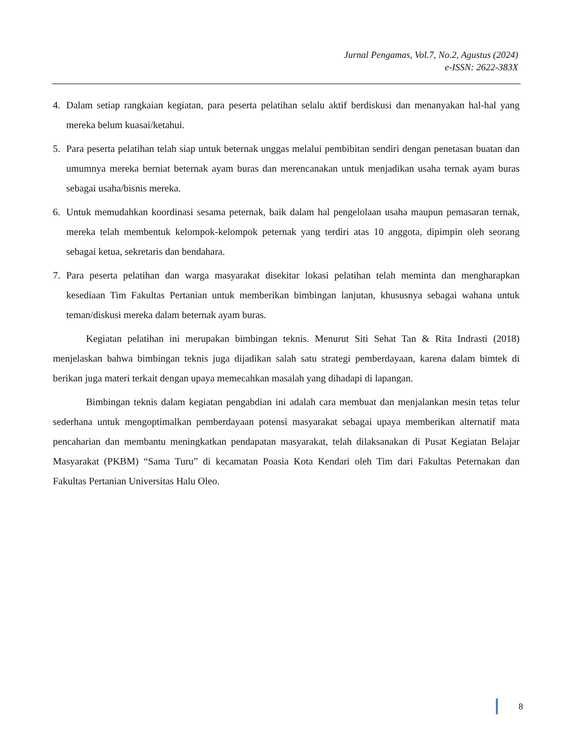Jurnal Pengamas, Vol.7, No.2, Agustus (2024)
e-ISSN: 2622-383X
4. Dalam setiap rangkaian kegiatan, para peserta pelatihan selalu aktif berdiskusi dan menanyakan hal-hal yang mereka belum kuasai/ketahui.
5. Para peserta pelatihan telah siap untuk beternak unggas melalui pembibitan sendiri dengan penetasan buatan dan umumnya mereka berniat beternak ayam buras dan merencanakan untuk menjadikan usaha ternak ayam buras sebagai usaha/bisnis mereka.
6. Untuk memudahkan koordinasi sesama peternak, baik dalam hal pengelolaan usaha maupun pemasaran ternak, mereka telah membentuk kelompok-kelompok peternak yang terdiri atas 10 anggota, dipimpin oleh seorang sebagai ketua, sekretaris dan bendahara.
7. Para peserta pelatihan dan warga masyarakat disekitar lokasi pelatihan telah meminta dan mengharapkan kesediaan Tim Fakultas Pertanian untuk memberikan bimbingan lanjutan, khususnya sebagai wahana untuk teman/diskusi mereka dalam beternak ayam buras.
Kegiatan pelatihan ini merupakan bimbingan teknis. Menurut Siti Sehat Tan & Rita Indrasti (2018) menjelaskan bahwa bimbingan teknis juga dijadikan salah satu strategi pemberdayaan, karena dalam bimtek di berikan juga materi terkait dengan upaya memecahkan masalah yang dihadapi di lapangan.
Bimbingan teknis dalam kegiatan pengabdian ini adalah cara membuat dan menjalankan mesin tetas telur sederhana untuk mengoptimalkan pemberdayaan potensi masyarakat sebagai upaya memberikan alternatif mata pencaharian dan membantu meningkatkan pendapatan masyarakat, telah dilaksanakan di Pusat Kegiatan Belajar Masyarakat (PKBM) “Sama Turu” di kecamatan Poasia Kota Kendari oleh Tim dari Fakultas Peternakan dan Fakultas Pertanian Universitas Halu Oleo.
8